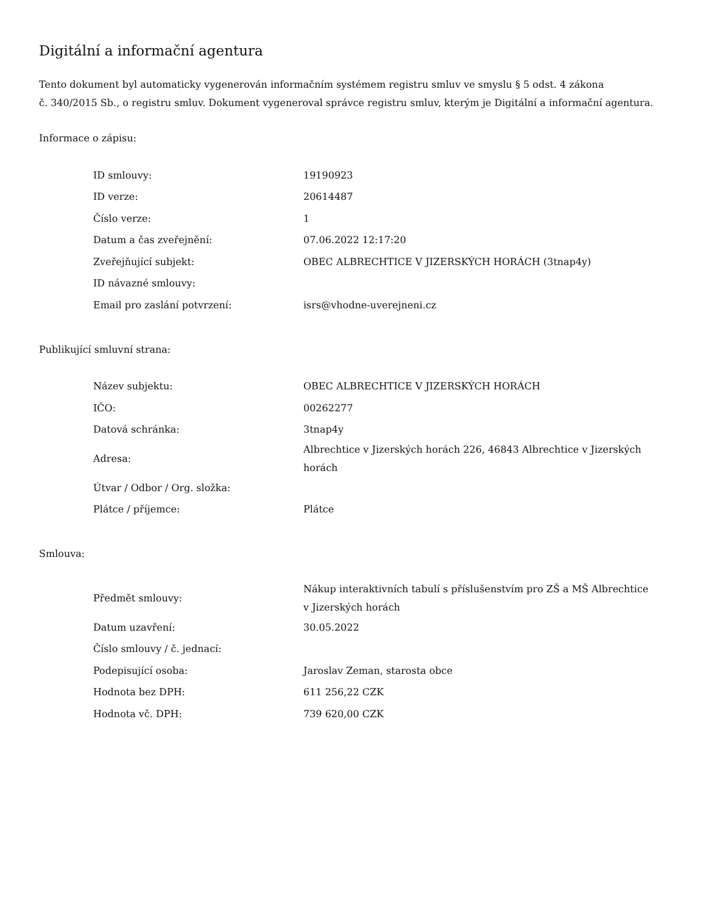Digitální a informační agentura
Tento dokument byl automaticky vygenerován informačním systémem registru smluv ve smyslu § 5 odst. 4 zákona
č. 340/2015 Sb., o registru smluv. Dokument vygeneroval správce registru smluv, kterým je Digitální a informační agentura.
Informace o zápisu:
| ID smlouvy: | 19190923 |
| ID verze: | 20614487 |
| Číslo verze: | 1 |
| Datum a čas zveřejnění: | 07.06.2022 12:17:20 |
| Zveřejňující subjekt: | OBEC ALBRECHTICE V JIZERSKÝCH HORÁCH (3tnap4y) |
| ID návazné smlouvy: | |
| Email pro zaslání potvrzení: | isrs@vhodne-uverejneni.cz |
Publikující smluvní strana:
| Název subjektu: | OBEC ALBRECHTICE V JIZERSKÝCH HORÁCH |
| IČO: | 00262277 |
| Datová schránka: | 3tnap4y |
| Adresa: | Albrechtice v Jizerských horách 226, 46843 Albrechtice v Jizerských horách |
| Útvar / Odbor / Org. složka: | |
| Plátce / příjemce: | Plátce |
Smlouva:
| Předmět smlouvy: | Nákup interaktivních tabulí s příslušenstvím pro ZŠ a MŠ Albrechtice v Jizerských horách |
| Datum uzavření: | 30.05.2022 |
| Číslo smlouvy / č. jednací: | |
| Podepisující osoba: | Jaroslav Zeman, starosta obce |
| Hodnota bez DPH: | 611 256,22 CZK |
| Hodnota vč. DPH: | 739 620,00 CZK |